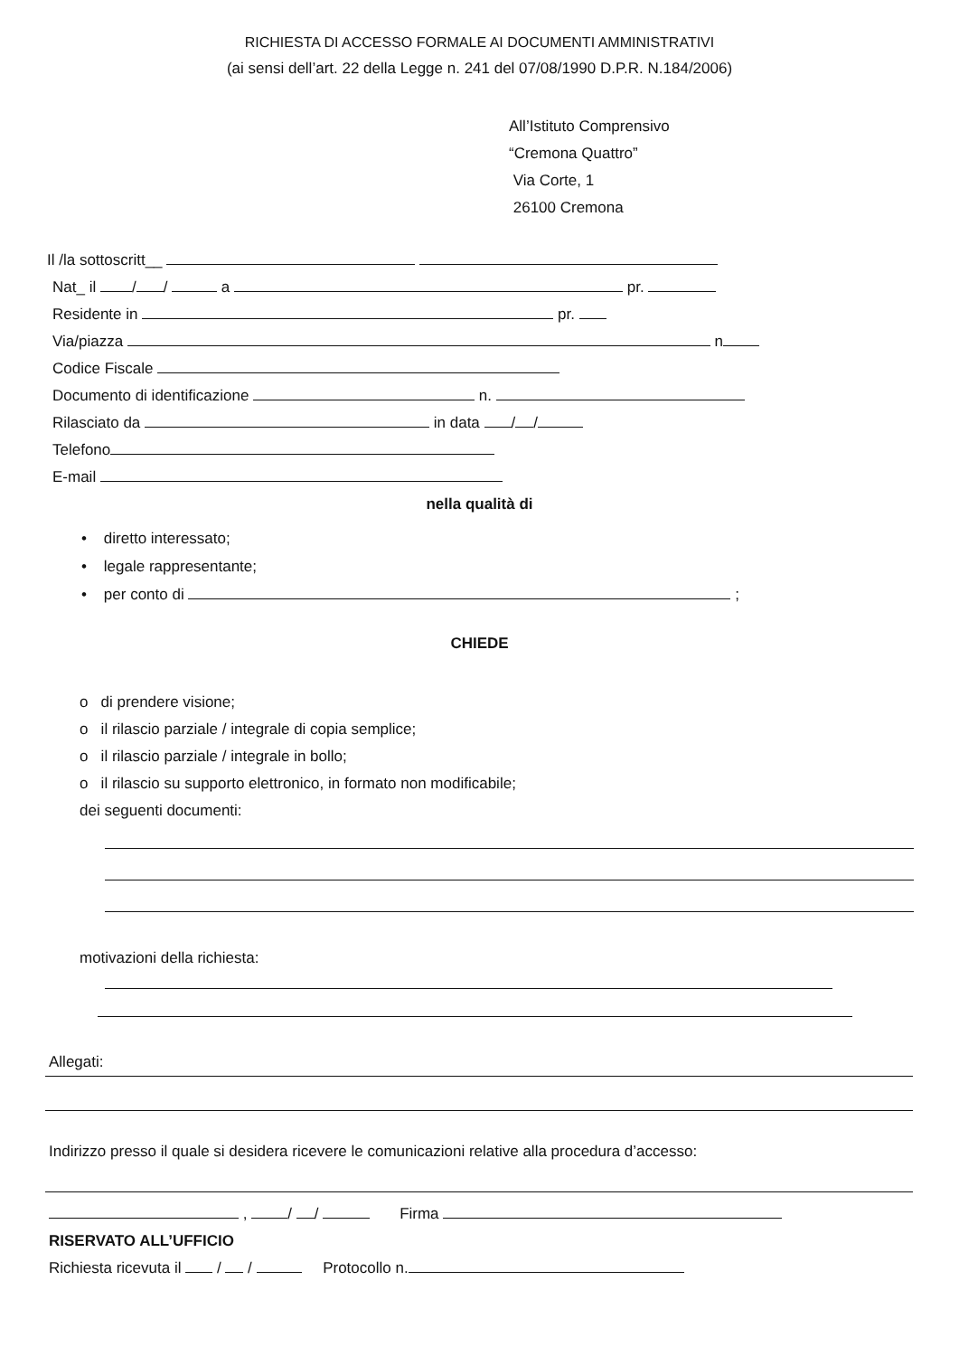RICHIESTA DI ACCESSO FORMALE AI DOCUMENTI AMMINISTRATIVI
(ai sensi dell’art. 22 della Legge n. 241 del 07/08/1990 D.P.R. N.184/2006)
All’Istituto Comprensivo
“Cremona Quattro”
Via Corte, 1
26100 Cremona
Il /la sottoscritt__
Nat_ il / / a pr.
Residente in pr.
Via/piazza n
Codice Fiscale
Documento di identificazione n.
Rilasciato da in data / /
Telefono
E-mail
nella qualità di
• diretto interessato;
• legale rappresentante;
• per conto di ;
CHIEDE
o di prendere visione;
o il rilascio parziale / integrale di copia semplice;
o il rilascio parziale / integrale in bollo;
o il rilascio su supporto elettronico, in formato non modificabile;
dei seguenti documenti:
motivazioni della richiesta:
Allegati:
Indirizzo presso il quale si desidera ricevere le comunicazioni relative alla procedura d’accesso:
, / / Firma
RISERVATO ALL’UFFICIO
Richiesta ricevuta il / / Protocollo n.